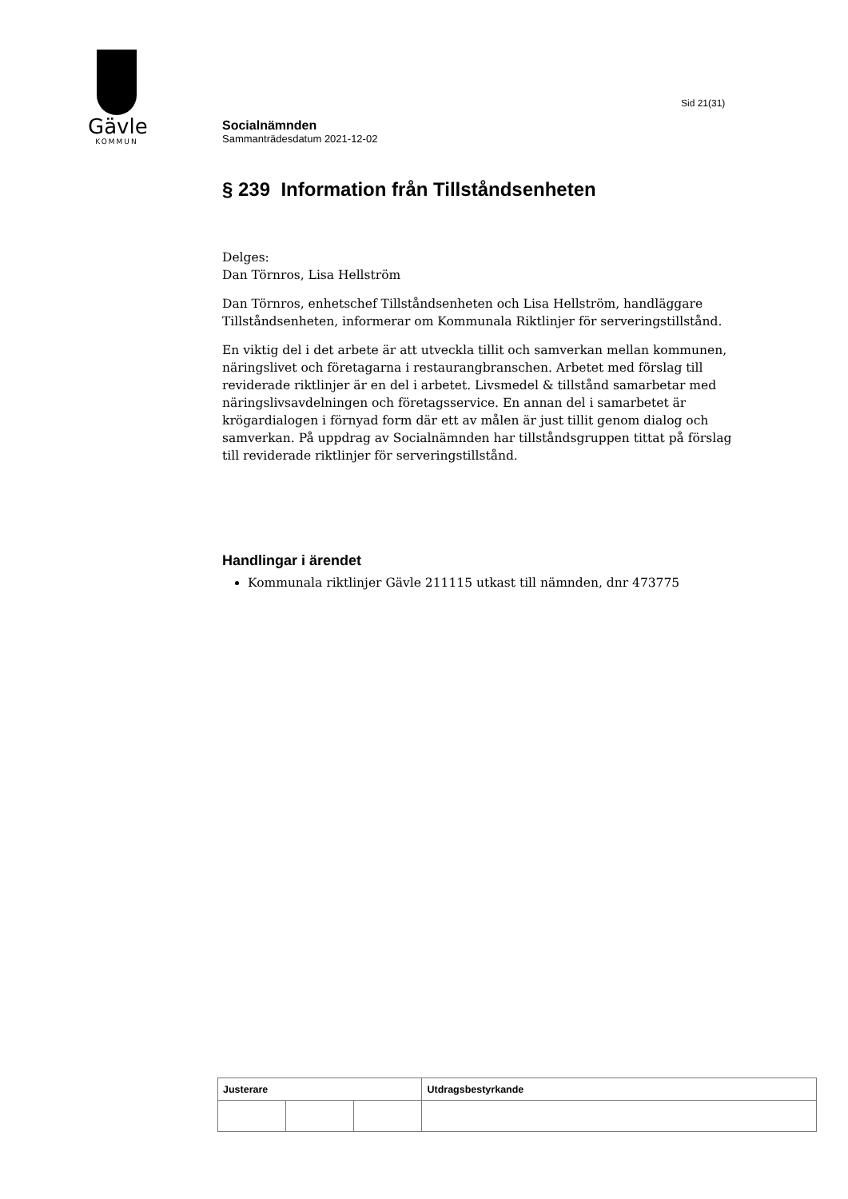Gävle
KOMMUN
Sid 21(31)
Socialnämnden
Sammanträdesdatum 2021-12-02
§ 239 Information från Tillståndsenheten
Delges:
Dan Törnros, Lisa Hellström
Dan Törnros, enhetschef Tillståndsenheten och Lisa Hellström, handläggare Tillståndsenheten, informerar om Kommunala Riktlinjer för serveringstillstånd.
En viktig del i det arbete är att utveckla tillit och samverkan mellan kommunen, näringslivet och företagarna i restaurangbranschen. Arbetet med förslag till reviderade riktlinjer är en del i arbetet. Livsmedel & tillstånd samarbetar med näringslivsavdelningen och företagsservice. En annan del i samarbetet är krögardialogen i förnyad form där ett av målen är just tillit genom dialog och samverkan. På uppdrag av Socialnämnden har tillståndsgruppen tittat på förslag till reviderade riktlinjer för serveringstillstånd.
Handlingar i ärendet
Kommunala riktlinjer Gävle 211115 utkast till nämnden, dnr 473775
| Justerare | | | Utdragsbestyrkande |
| --- | --- | --- | --- |